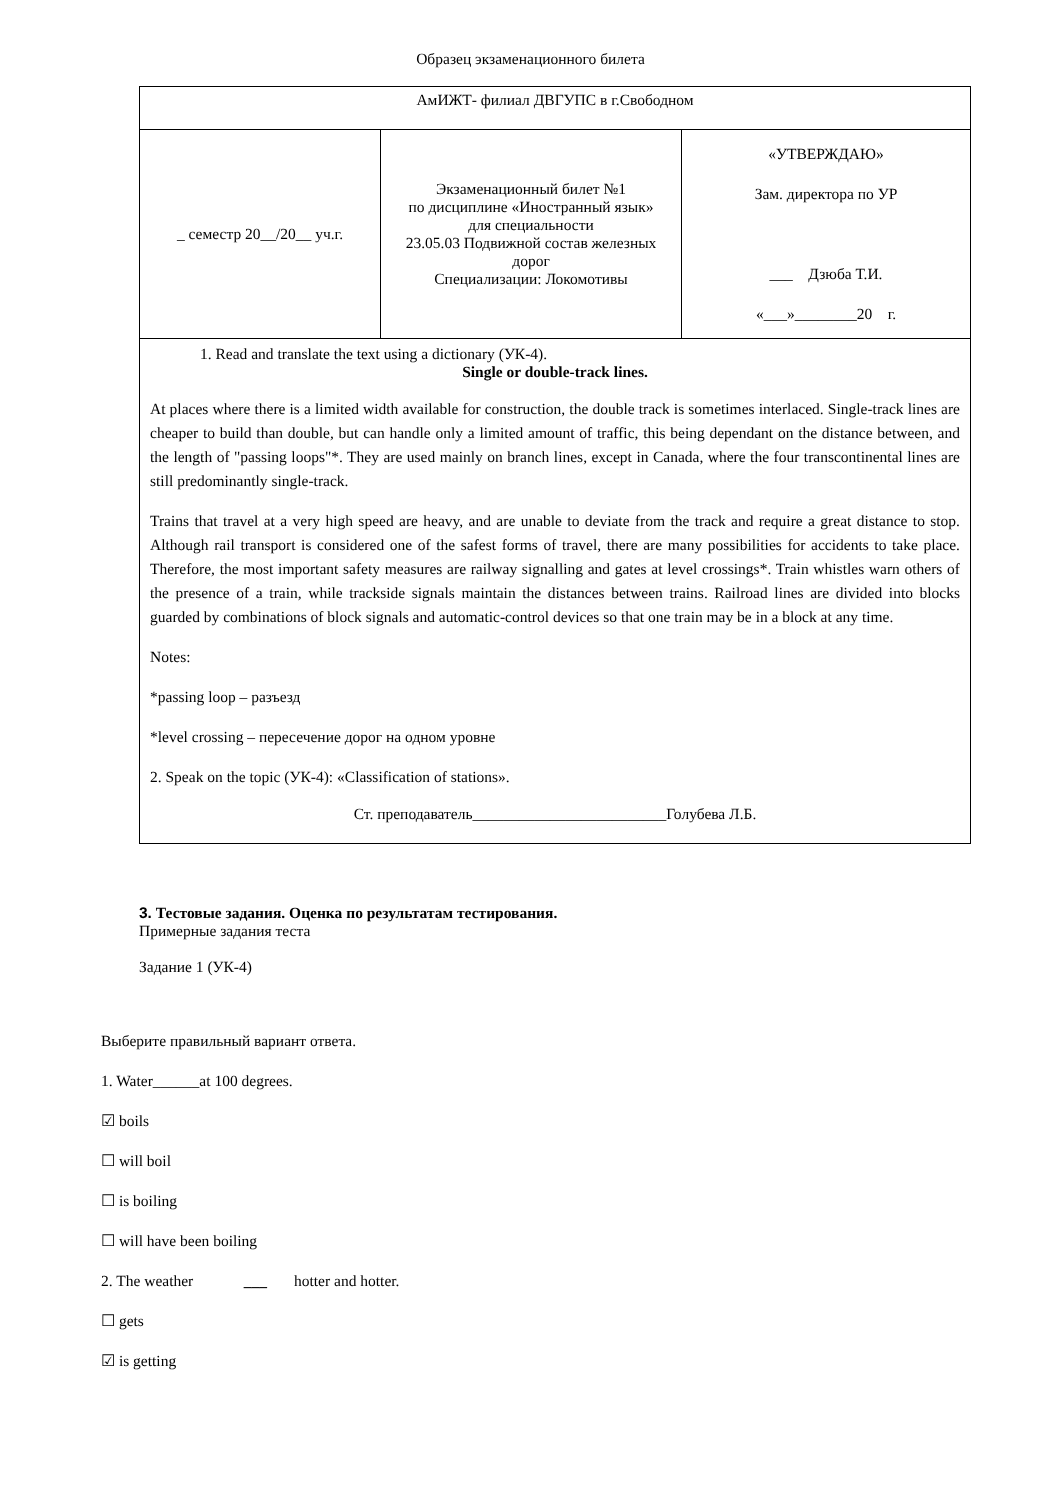Образец экзаменационного билета
| АмИЖТ- филиал ДВГУПС в г.Свободном | | |
| _ семестр 20__/20__ уч.г. | Экзаменационный билет №1 по дисциплине «Иностранный язык» для специальности 23.05.03 Подвижной состав железных дорог Специализации: Локомотивы | «УТВЕРЖДАЮ» Зам. директора по УР ___ Дзюба Т.И. «___»________20 г. |
| 1. Read and translate the text using a dictionary (УК-4). Single or double-track lines. At places where there is a limited width available for construction, the double track is sometimes interlaced. Single-track lines are cheaper to build than double, but can handle only a limited amount of traffic, this being dependant on the distance between, and the length of "passing loops"*. They are used mainly on branch lines, except in Canada, where the four transcontinental lines are still predominantly single-track. Trains that travel at a very high speed are heavy, and are unable to deviate from the track and require a great distance to stop. Although rail transport is considered one of the safest forms of travel, there are many possibilities for accidents to take place. Therefore, the most important safety measures are railway signalling and gates at level crossings*. Train whistles warn others of the presence of a train, while trackside signals maintain the distances between trains. Railroad lines are divided into blocks guarded by combinations of block signals and automatic-control devices so that one train may be in a block at any time. Notes: *passing loop – разъезд *level crossing – пересечение дорог на одном уровне 2. Speak on the topic (УК-4): «Classification of stations». Ст. преподаватель_________________________Голубева Л.Б. | | |
3. Тестовые задания. Оценка по результатам тестирования.
Примерные задания теста
Задание 1 (УК-4)
Выберите правильный вариант ответа.
1. Water______at 100 degrees.
☑ boils
☐ will boil
☐ is boiling
☐ will have been boiling
2. The weather ___ hotter and hotter.
☐ gets
☑ is getting